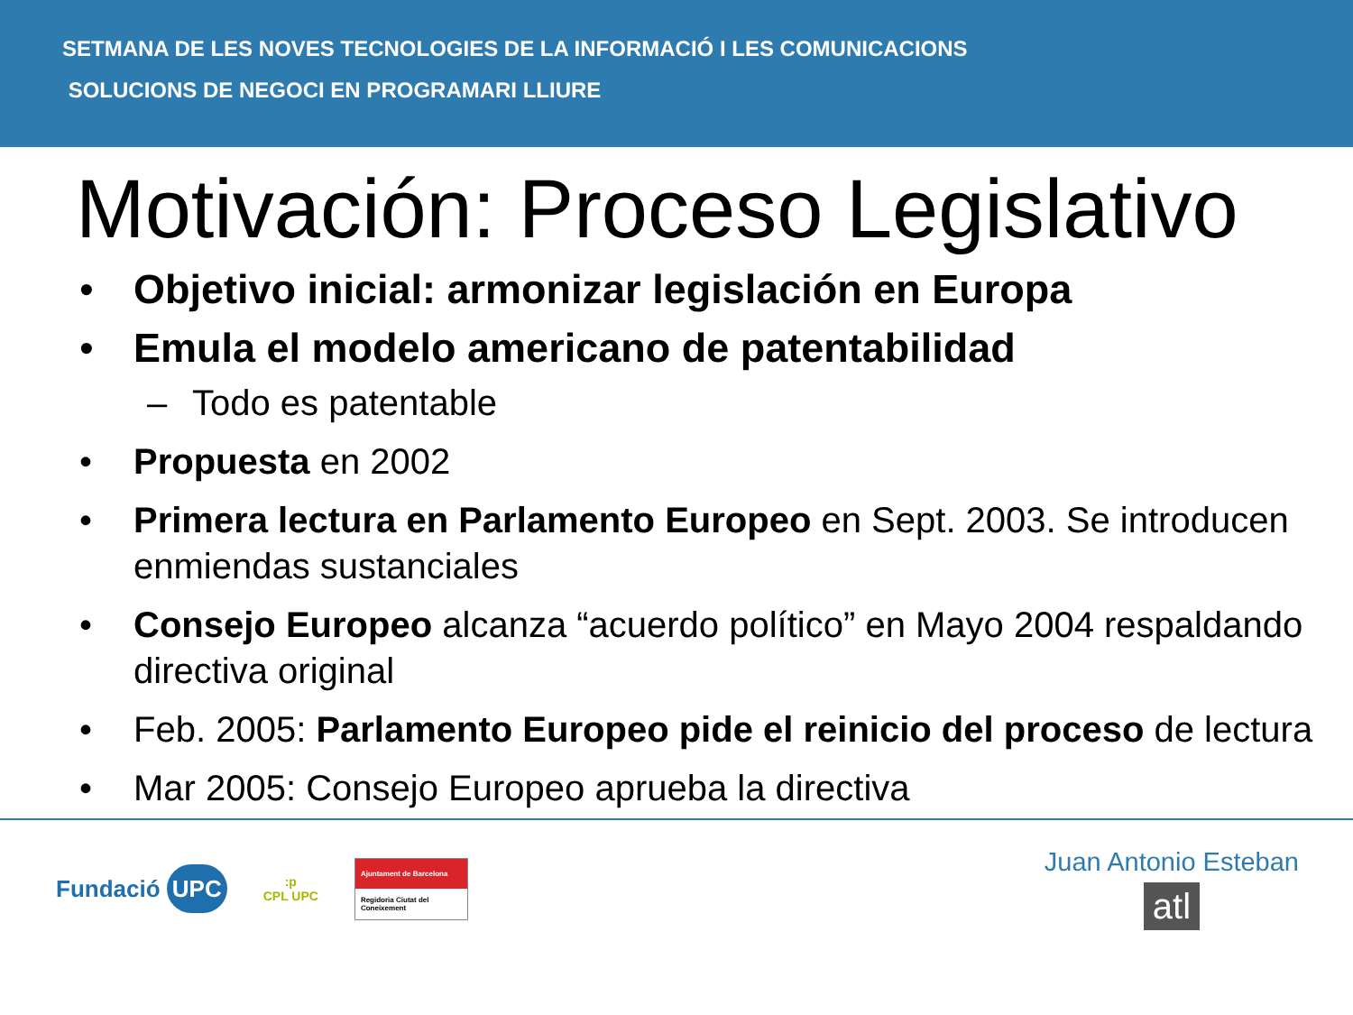SETMANA DE LES NOVES TECNOLOGIES DE LA INFORMACIÓ I LES COMUNICACIONS
SOLUCIONS DE NEGOCI EN PROGRAMARI LLIURE
Motivación: Proceso Legislativo
• Objetivo inicial: armonizar legislación en Europa
• Emula el modelo americano de patentabilidad
– Todo es patentable
• Propuesta en 2002
• Primera lectura en Parlamento Europeo en Sept. 2003. Se introducen enmiendas sustanciales
• Consejo Europeo alcanza “acuerdo político” en Mayo 2004 respaldando directiva original
• Feb. 2005: Parlamento Europeo pide el reinicio del proceso de lectura
• Mar 2005: Consejo Europeo aprueba la directiva
Fundació UPC :p
CPL UPC
Ajuntament de Barcelona
Regidoria Ciutat del Coneixement
Juan Antonio Esteban
atl